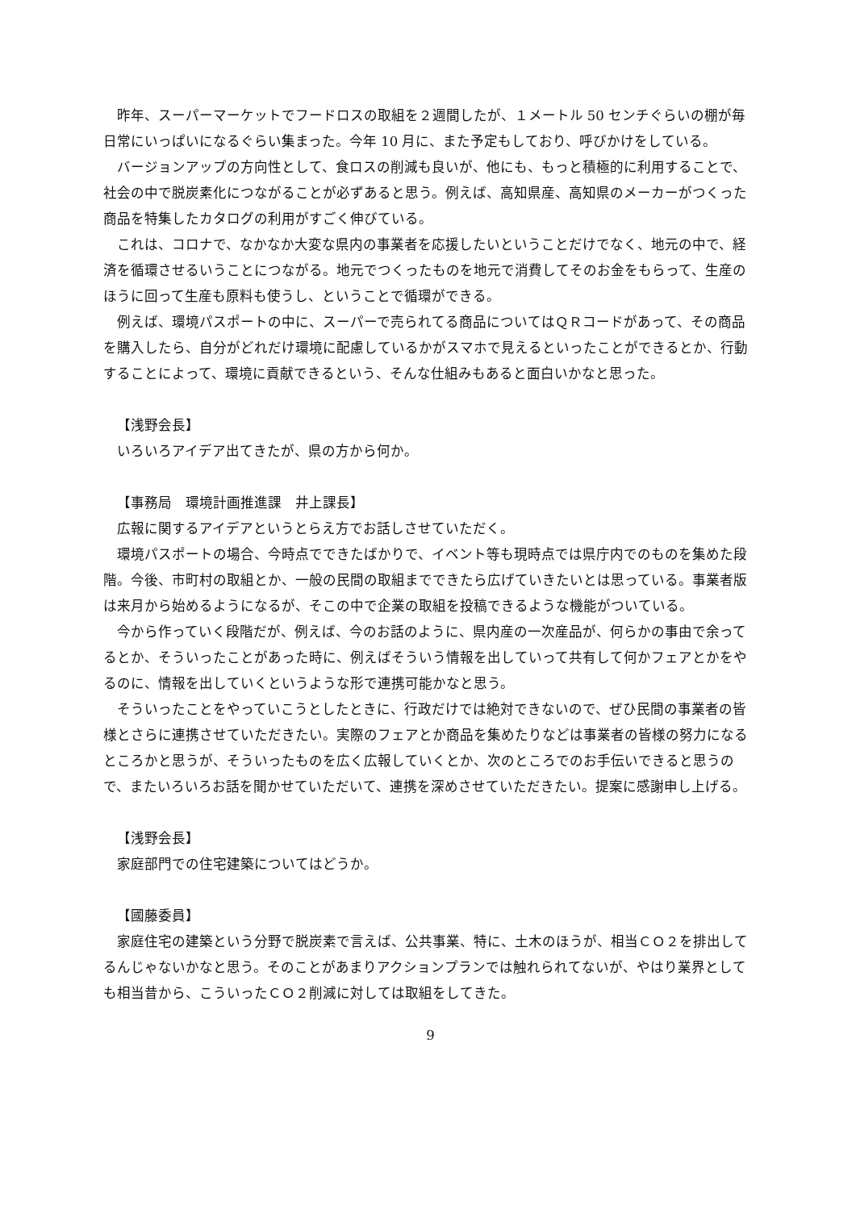昨年、スーパーマーケットでフードロスの取組を２週間したが、１メートル 50 センチぐらいの棚が毎日常にいっぱいになるぐらい集まった。今年 10 月に、また予定もしており、呼びかけをしている。
バージョンアップの方向性として、食ロスの削減も良いが、他にも、もっと積極的に利用することで、社会の中で脱炭素化につながることが必ずあると思う。例えば、高知県産、高知県のメーカーがつくった商品を特集したカタログの利用がすごく伸びている。
これは、コロナで、なかなか大変な県内の事業者を応援したいということだけでなく、地元の中で、経済を循環させるいうことにつながる。地元でつくったものを地元で消費してそのお金をもらって、生産のほうに回って生産も原料も使うし、ということで循環ができる。
例えば、環境パスポートの中に、スーパーで売られてる商品についてはＱＲコードがあって、その商品を購入したら、自分がどれだけ環境に配慮しているかがスマホで見えるといったことができるとか、行動することによって、環境に貢献できるという、そんな仕組みもあると面白いかなと思った。
【浅野会長】
いろいろアイデア出てきたが、県の方から何か。
【事務局　環境計画推進課　井上課長】
広報に関するアイデアというとらえ方でお話しさせていただく。
環境パスポートの場合、今時点でできたばかりで、イベント等も現時点では県庁内でのものを集めた段階。今後、市町村の取組とか、一般の民間の取組までできたら広げていきたいとは思っている。事業者版は来月から始めるようになるが、そこの中で企業の取組を投稿できるような機能がついている。
今から作っていく段階だが、例えば、今のお話のように、県内産の一次産品が、何らかの事由で余ってるとか、そういったことがあった時に、例えばそういう情報を出していって共有して何かフェアとかをやるのに、情報を出していくというような形で連携可能かなと思う。
そういったことをやっていこうとしたときに、行政だけでは絶対できないので、ぜひ民間の事業者の皆様とさらに連携させていただきたい。実際のフェアとか商品を集めたりなどは事業者の皆様の努力になるところかと思うが、そういったものを広く広報していくとか、次のところでのお手伝いできると思うので、またいろいろお話を聞かせていただいて、連携を深めさせていただきたい。提案に感謝申し上げる。
【浅野会長】
家庭部門での住宅建築についてはどうか。
【國藤委員】
家庭住宅の建築という分野で脱炭素で言えば、公共事業、特に、土木のほうが、相当ＣＯ２を排出してるんじゃないかなと思う。そのことがあまりアクションプランでは触れられてないが、やはり業界としても相当昔から、こういったＣＯ２削減に対しては取組をしてきた。
9